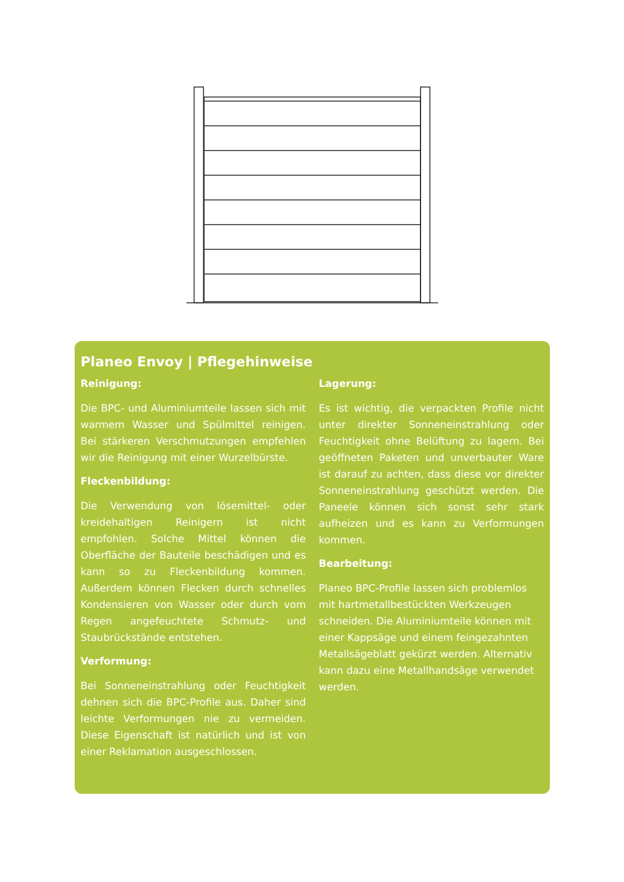Planeo Envoy | Pflegehinweise
Reinigung:
Die BPC- und Aluminiumteile lassen sich mit warmem Wasser und Spülmittel reinigen. Bei stärkeren Verschmutzungen empfehlen wir die Reinigung mit einer Wurzelbürste.
Fleckenbildung:
Die Verwendung von lösemittel- oder kreidehaltigen Reinigern ist nicht empfohlen. Solche Mittel können die Oberfläche der Bauteile beschädigen und es kann so zu Fleckenbildung kommen. Außerdem können Flecken durch schnelles Kondensieren von Wasser oder durch vom Regen angefeuchtete Schmutz- und Staubrückstände entstehen.
Verformung:
Bei Sonneneinstrahlung oder Feuchtigkeit dehnen sich die BPC-Profile aus. Daher sind leichte Verformungen nie zu vermeiden. Diese Eigenschaft ist natürlich und ist von einer Reklamation ausgeschlossen.
Lagerung:
Es ist wichtig, die verpackten Profile nicht unter direkter Sonneneinstrahlung oder Feuchtigkeit ohne Belüftung zu lagern. Bei geöffneten Paketen und unverbauter Ware ist darauf zu achten, dass diese vor direkter Sonneneinstrahlung geschützt werden. Die Paneele können sich sonst sehr stark aufheizen und es kann zu Verformungen kommen.
Bearbeitung:
Planeo BPC-Profile lassen sich problemlos mit hartmetallbestückten Werkzeugen schneiden. Die Aluminiumteile können mit einer Kappsäge und einem feingezahnten Metallsägeblatt gekürzt werden. Alternativ kann dazu eine Metallhandsäge verwendet werden.